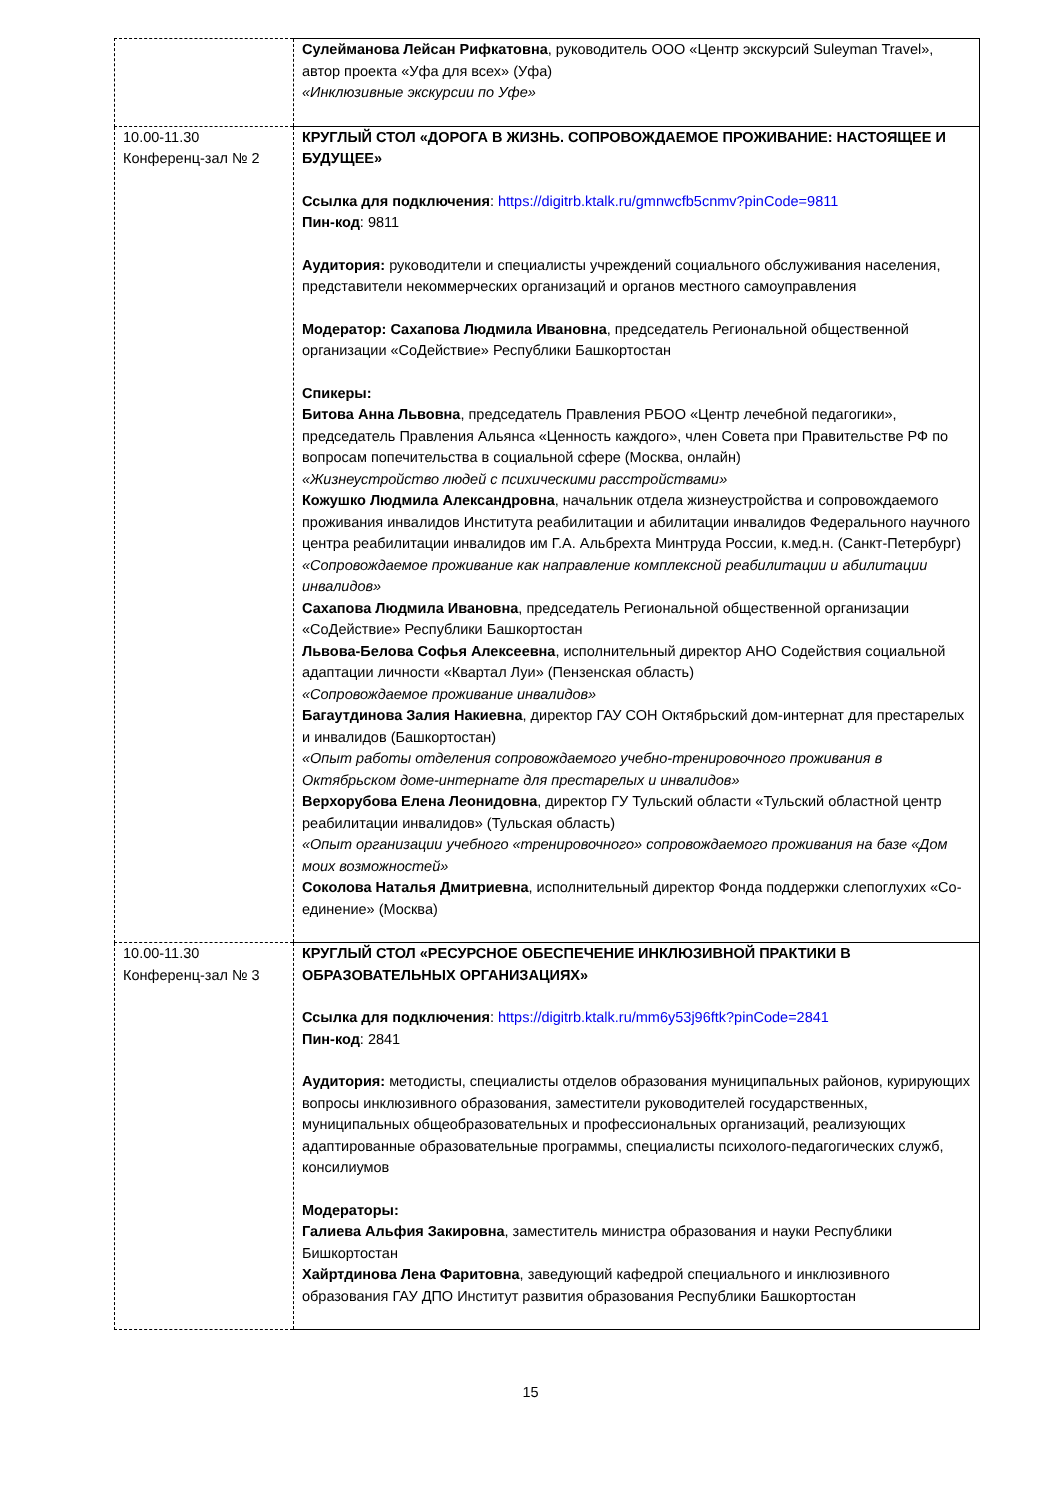| | Сулейманова Лейсан Рифкатовна , руководитель ООО «Центр экскурсий Suleyman Travel», автор проекта «Уфа для всех» (Уфа) «Инклюзивные экскурсии по Уфе» |
| 10.00-11.30 Конференц-зал № 2 | КРУГЛЫЙ СТОЛ «ДОРОГА В ЖИЗНЬ. СОПРОВОЖДАЕМОЕ ПРОЖИВАНИЕ: НАСТОЯЩЕЕ И БУДУЩЕЕ» Ссылка для подключения : https://digitrb.ktalk.ru/gmnwcfb5cnmv?pinCode=9811 Пин-код : 9811 Аудитория: руководители и специалисты учреждений социального обслуживания населения, представители некоммерческих организаций и органов местного самоуправления Модератор: Сахапова Людмила Ивановна , председатель Региональной общественной организации «СоДействие» Республики Башкортостан Спикеры: Битова Анна Львовна , председатель Правления РБОО «Центр лечебной педагогики», председатель Правления Альянса «Ценность каждого», член Совета при Правительстве РФ по вопросам попечительства в социальной сфере (Москва, онлайн) «Жизнеустройство людей с психическими расстройствами» Кожушко Людмила Александровна , начальник отдела жизнеустройства и сопровождаемого проживания инвалидов Института реабилитации и абилитации инвалидов Федерального научного центра реабилитации инвалидов им Г.А. Альбрехта Минтруда России, к.мед.н. (Санкт-Петербург) «Сопровождаемое проживание как направление комплексной реабилитации и абилитации инвалидов» Сахапова Людмила Ивановна , председатель Региональной общественной организации «СоДействие» Республики Башкортостан Львова-Белова Софья Алексеевна , исполнительный директор АНО Содействия социальной адаптации личности «Квартал Луи» (Пензенская область) «Сопровождаемое проживание инвалидов» Багаутдинова Залия Накиевна , директор ГАУ СОН Октябрьский дом-интернат для престарелых и инвалидов (Башкортостан) «Опыт работы отделения сопровождаемого учебно-тренировочного проживания в Октябрьском доме-интернате для престарелых и инвалидов» Верхорубова Елена Леонидовна , директор ГУ Тульский области «Тульский областной центр реабилитации инвалидов» (Тульская область) «Опыт организации учебного «тренировочного» сопровождаемого проживания на базе «Дом моих возможностей» Соколова Наталья Дмитриевна , исполнительный директор Фонда поддержки слепоглухих «Со-единение» (Москва) |
| 10.00-11.30 Конференц-зал № 3 | КРУГЛЫЙ СТОЛ «РЕСУРСНОЕ ОБЕСПЕЧЕНИЕ ИНКЛЮЗИВНОЙ ПРАКТИКИ В ОБРАЗОВАТЕЛЬНЫХ ОРГАНИЗАЦИЯХ» Ссылка для подключения : https://digitrb.ktalk.ru/mm6y53j96ftk?pinCode=2841 Пин-код : 2841 Аудитория: методисты, специалисты отделов образования муниципальных районов, курирующих вопросы инклюзивного образования, заместители руководителей государственных, муниципальных общеобразовательных и профессиональных организаций, реализующих адаптированные образовательные программы, специалисты психолого-педагогических служб, консилиумов Модераторы: Галиева Альфия Закировна , заместитель министра образования и науки Республики Бишкортостан Хайртдинова Лена Фаритовна , заведующий кафедрой специального и инклюзивного образования ГАУ ДПО Институт развития образования Республики Башкортостан |
15